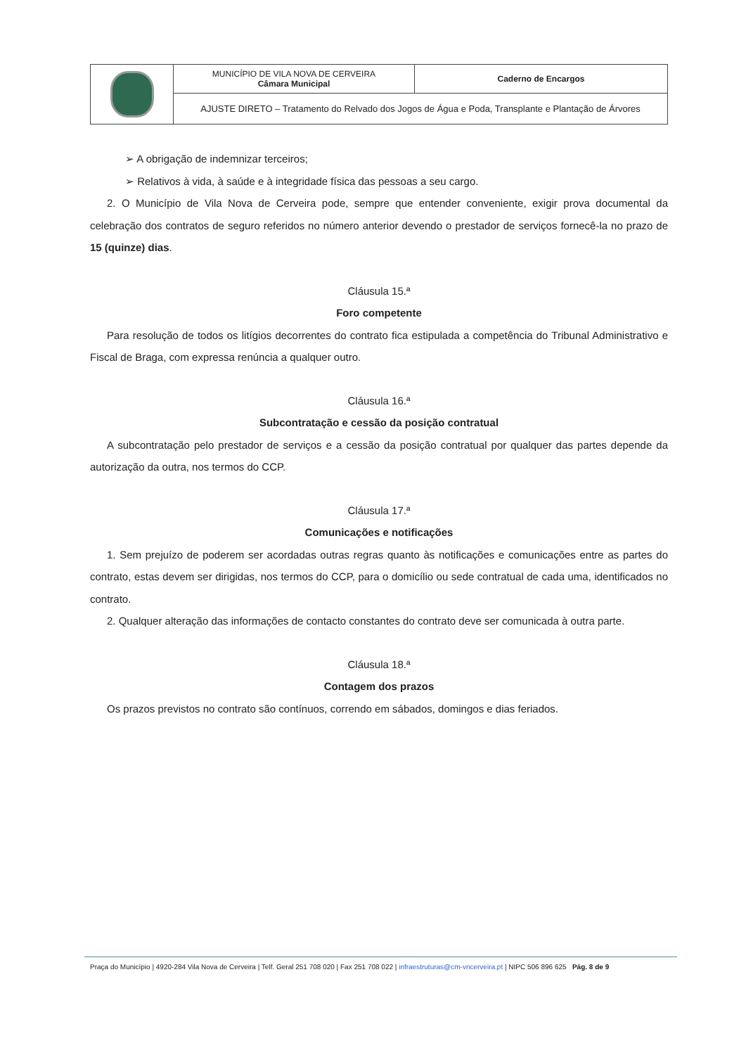| | MUNICÍPIO DE VILA NOVA DE CERVEIRA Câmara Municipal | Caderno de Encargos |
| | AJUSTE DIRETO – Tratamento do Relvado dos Jogos de Água e Poda, Transplante e Plantação de Árvores | |
➢ A obrigação de indemnizar terceiros;
➢ Relativos à vida, à saúde e à integridade física das pessoas a seu cargo.
2. O Município de Vila Nova de Cerveira pode, sempre que entender conveniente, exigir prova documental da celebração dos contratos de seguro referidos no número anterior devendo o prestador de serviços fornecê-la no prazo de 15 (quinze) dias.
Cláusula 15.ª
Foro competente
Para resolução de todos os litígios decorrentes do contrato fica estipulada a competência do Tribunal Administrativo e Fiscal de Braga, com expressa renúncia a qualquer outro.
Cláusula 16.ª
Subcontratação e cessão da posição contratual
A subcontratação pelo prestador de serviços e a cessão da posição contratual por qualquer das partes depende da autorização da outra, nos termos do CCP.
Cláusula 17.ª
Comunicações e notificações
1. Sem prejuízo de poderem ser acordadas outras regras quanto às notificações e comunicações entre as partes do contrato, estas devem ser dirigidas, nos termos do CCP, para o domicílio ou sede contratual de cada uma, identificados no contrato.
2. Qualquer alteração das informações de contacto constantes do contrato deve ser comunicada à outra parte.
Cláusula 18.ª
Contagem dos prazos
Os prazos previstos no contrato são contínuos, correndo em sábados, domingos e dias feriados.
Praça do Município | 4920-284 Vila Nova de Cerveira | Telf. Geral 251 708 020 | Fax 251 708 022 | infraestruturas@cm-vncerveira.pt | NIPC 506 896 625 Pág. 8 de 9